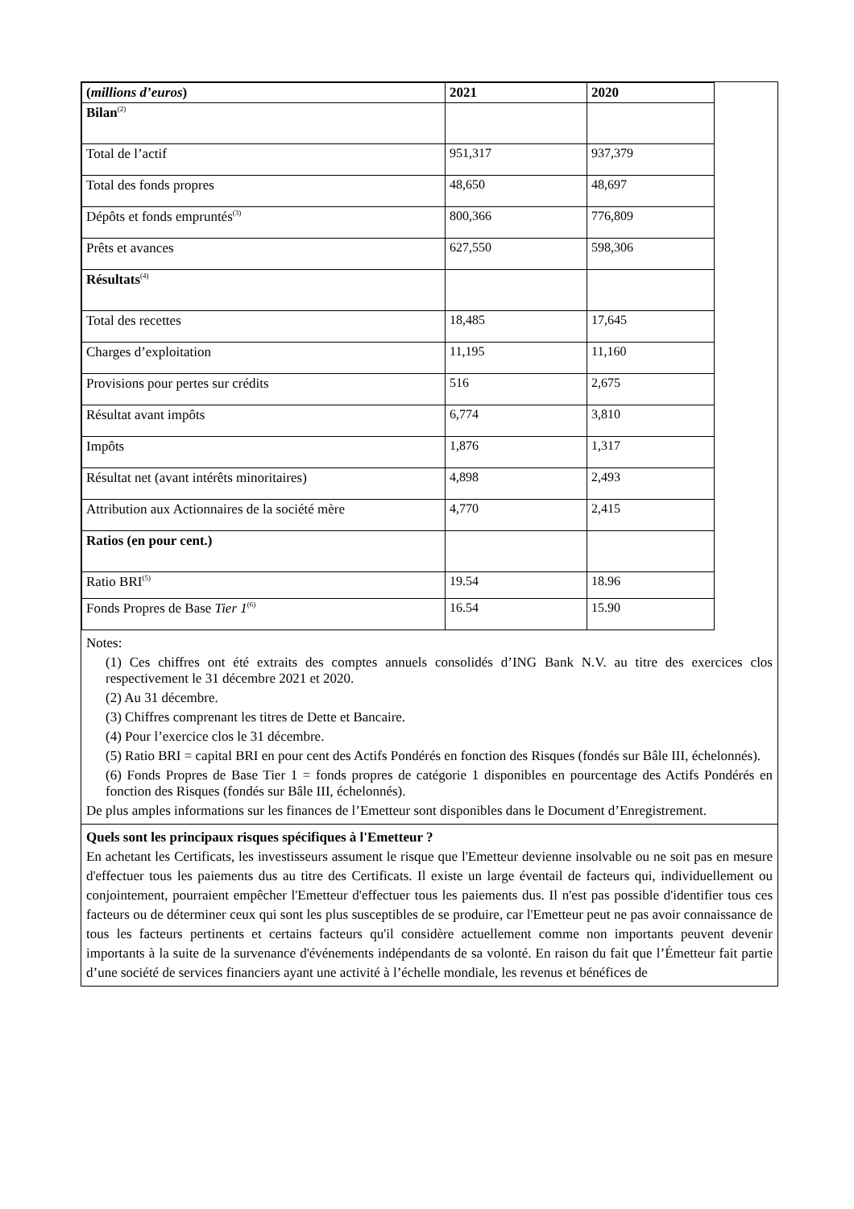| ( millions d’euros ) | 2021 | 2020 |
| Bilan<sup>(2)</sup> | | |
| Total de l’actif | 951,317 | 937,379 |
| Total des fonds propres | 48,650 | 48,697 |
| Dépôts et fonds empruntés<sup>(3)</sup> | 800,366 | 776,809 |
| Prêts et avances | 627,550 | 598,306 |
| Résultats<sup>(4)</sup> | | |
| Total des recettes | 18,485 | 17,645 |
| Charges d’exploitation | 11,195 | 11,160 |
| Provisions pour pertes sur crédits | 516 | 2,675 |
| Résultat avant impôts | 6,774 | 3,810 |
| Impôts | 1,876 | 1,317 |
| Résultat net (avant intérêts minoritaires) | 4,898 | 2,493 |
| Attribution aux Actionnaires de la société mère | 4,770 | 2,415 |
| Ratios (en pour cent.) | | |
| Ratio BRI<sup>(5)</sup> | 19.54 | 18.96 |
| Fonds Propres de Base Tier 1<sup>(6)</sup> | 16.54 | 15.90 |
Notes:
(1) Ces chiffres ont été extraits des comptes annuels consolidés d’ING Bank N.V. au titre des exercices clos respectivement le 31 décembre 2021 et 2020.
(2) Au 31 décembre.
(3) Chiffres comprenant les titres de Dette et Bancaire.
(4) Pour l’exercice clos le 31 décembre.
(5) Ratio BRI = capital BRI en pour cent des Actifs Pondérés en fonction des Risques (fondés sur Bâle III, échelonnés).
(6) Fonds Propres de Base Tier 1 = fonds propres de catégorie 1 disponibles en pourcentage des Actifs Pondérés en fonction des Risques (fondés sur Bâle III, échelonnés).
De plus amples informations sur les finances de l’Emetteur sont disponibles dans le Document d’Enregistrement.
Quels sont les principaux risques spécifiques à l'Emetteur ?
En achetant les Certificats, les investisseurs assument le risque que l'Emetteur devienne insolvable ou ne soit pas en mesure d'effectuer tous les paiements dus au titre des Certificats. Il existe un large éventail de facteurs qui, individuellement ou conjointement, pourraient empêcher l'Emetteur d'effectuer tous les paiements dus. Il n'est pas possible d'identifier tous ces facteurs ou de déterminer ceux qui sont les plus susceptibles de se produire, car l'Emetteur peut ne pas avoir connaissance de tous les facteurs pertinents et certains facteurs qu'il considère actuellement comme non importants peuvent devenir importants à la suite de la survenance d'événements indépendants de sa volonté. En raison du fait que l’Émetteur fait partie d’une société de services financiers ayant une activité à l’échelle mondiale, les revenus et bénéfices de